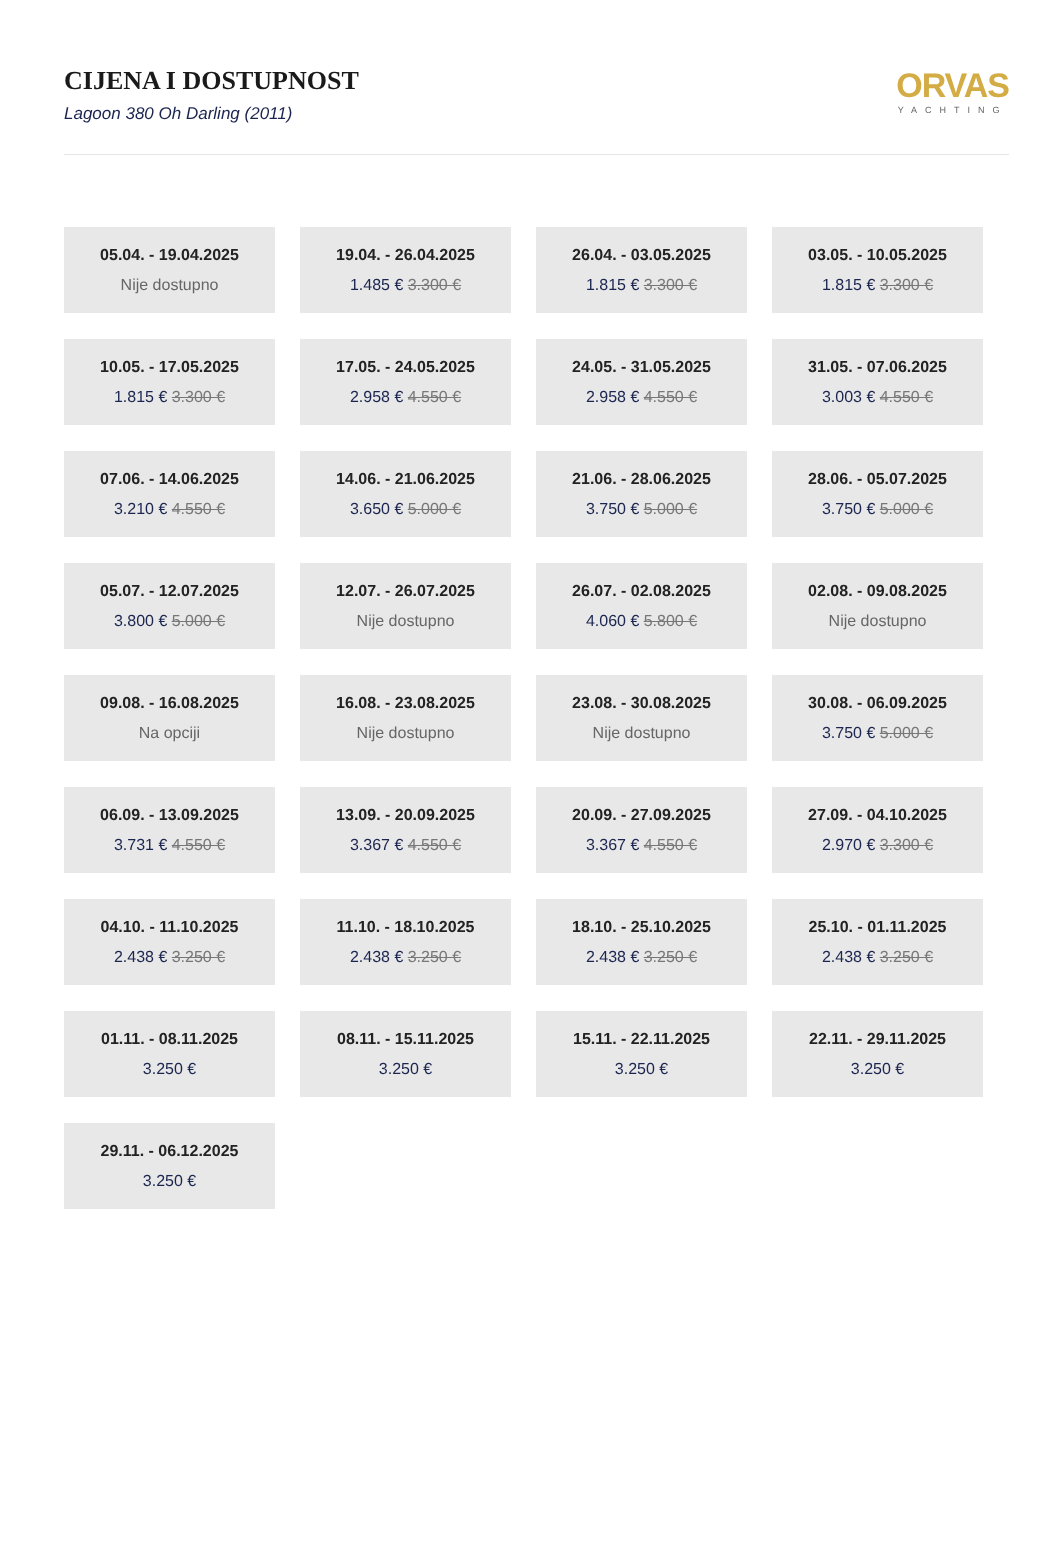CIJENA I DOSTUPNOST
Lagoon 380 Oh Darling (2011)
ORVAS
YACHTING
05.04. - 19.04.2025
Nije dostupno
19.04. - 26.04.2025
1.485 € 3.300 €
26.04. - 03.05.2025
1.815 € 3.300 €
03.05. - 10.05.2025
1.815 € 3.300 €
10.05. - 17.05.2025
1.815 € 3.300 €
17.05. - 24.05.2025
2.958 € 4.550 €
24.05. - 31.05.2025
2.958 € 4.550 €
31.05. - 07.06.2025
3.003 € 4.550 €
07.06. - 14.06.2025
3.210 € 4.550 €
14.06. - 21.06.2025
3.650 € 5.000 €
21.06. - 28.06.2025
3.750 € 5.000 €
28.06. - 05.07.2025
3.750 € 5.000 €
05.07. - 12.07.2025
3.800 € 5.000 €
12.07. - 26.07.2025
Nije dostupno
26.07. - 02.08.2025
4.060 € 5.800 €
02.08. - 09.08.2025
Nije dostupno
09.08. - 16.08.2025
Na opciji
16.08. - 23.08.2025
Nije dostupno
23.08. - 30.08.2025
Nije dostupno
30.08. - 06.09.2025
3.750 € 5.000 €
06.09. - 13.09.2025
3.731 € 4.550 €
13.09. - 20.09.2025
3.367 € 4.550 €
20.09. - 27.09.2025
3.367 € 4.550 €
27.09. - 04.10.2025
2.970 € 3.300 €
04.10. - 11.10.2025
2.438 € 3.250 €
11.10. - 18.10.2025
2.438 € 3.250 €
18.10. - 25.10.2025
2.438 € 3.250 €
25.10. - 01.11.2025
2.438 € 3.250 €
01.11. - 08.11.2025
3.250 €
08.11. - 15.11.2025
3.250 €
15.11. - 22.11.2025
3.250 €
22.11. - 29.11.2025
3.250 €
29.11. - 06.12.2025
3.250 €